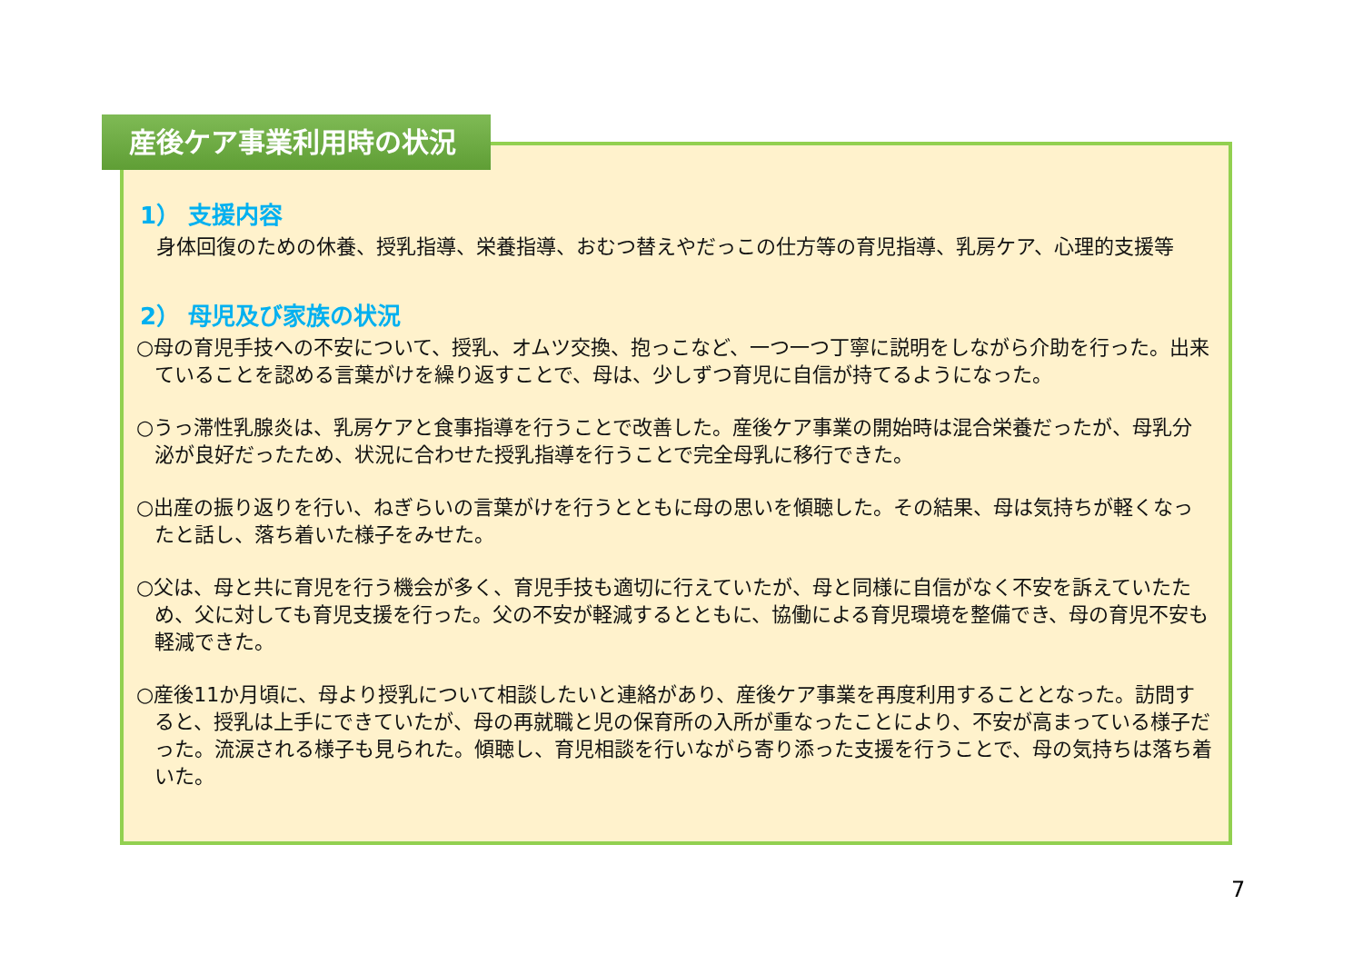1） 支援内容
　身体回復のための休養、授乳指導、栄養指導、おむつ替えやだっこの仕方等の育児指導、乳房ケア、心理的支援等
2） 母児及び家族の状況
○母の育児手技への不安について、授乳、オムツ交換、抱っこなど、一つ一つ丁寧に説明をしながら介助を行った。出来ていることを認める言葉がけを繰り返すことで、母は、少しずつ育児に自信が持てるようになった。
○うっ滞性乳腺炎は、乳房ケアと食事指導を行うことで改善した。産後ケア事業の開始時は混合栄養だったが、母乳分泌が良好だったため、状況に合わせた授乳指導を行うことで完全母乳に移行できた。
○出産の振り返りを行い、ねぎらいの言葉がけを行うとともに母の思いを傾聴した。その結果、母は気持ちが軽くなったと話し、落ち着いた様子をみせた。
○父は、母と共に育児を行う機会が多く、育児手技も適切に行えていたが、母と同様に自信がなく不安を訴えていたため、父に対しても育児支援を行った。父の不安が軽減するとともに、協働による育児環境を整備でき、母の育児不安も軽減できた。
○産後11か月頃に、母より授乳について相談したいと連絡があり、産後ケア事業を再度利用することとなった。訪問すると、授乳は上手にできていたが、母の再就職と児の保育所の入所が重なったことにより、不安が高まっている様子だった。流涙される様子も見られた。傾聴し、育児相談を行いながら寄り添った支援を行うことで、母の気持ちは落ち着いた。
産後ケア事業利用時の状況
7